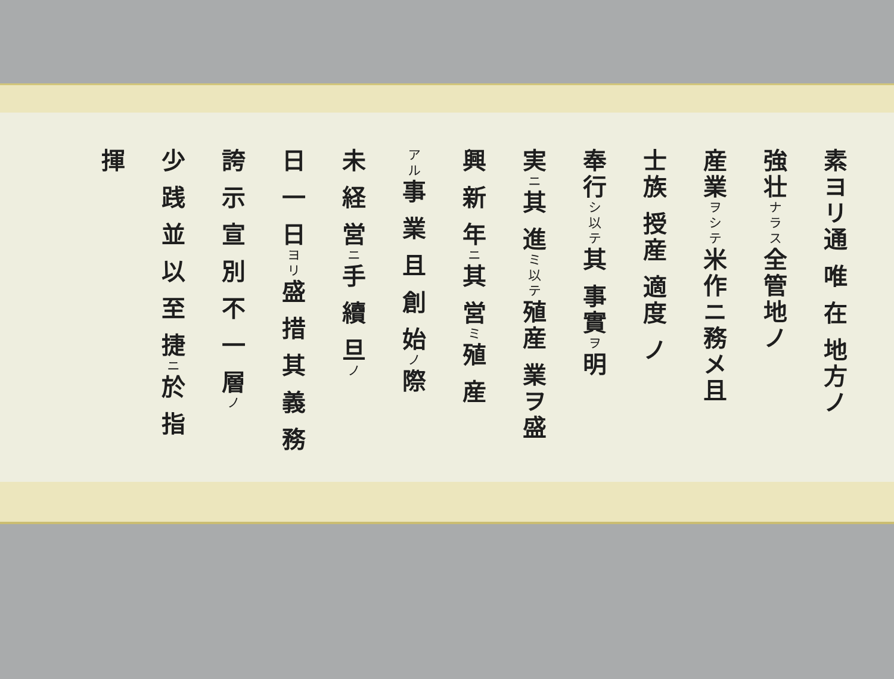素ヨリ通 唯 在 地方ノ
強壮ナラス全管地ノ
産業ヲシテ米作ニ務メ且
士族 授産 適度 ノ
奉行シ以テ其 事實ヲ明
実ニ其 進ミ以テ殖産 業ヲ盛
興 新 年ニ其 営ミ殖 産
アル事 業 且 創 始ノ際
未 経 営ニ手 續 旦ノ
日 一 日ヨリ盛 措 其 義 務
誇 示 宣 別 不 一 層ノ
少 践 並 以 至 捷ニ於 指 揮